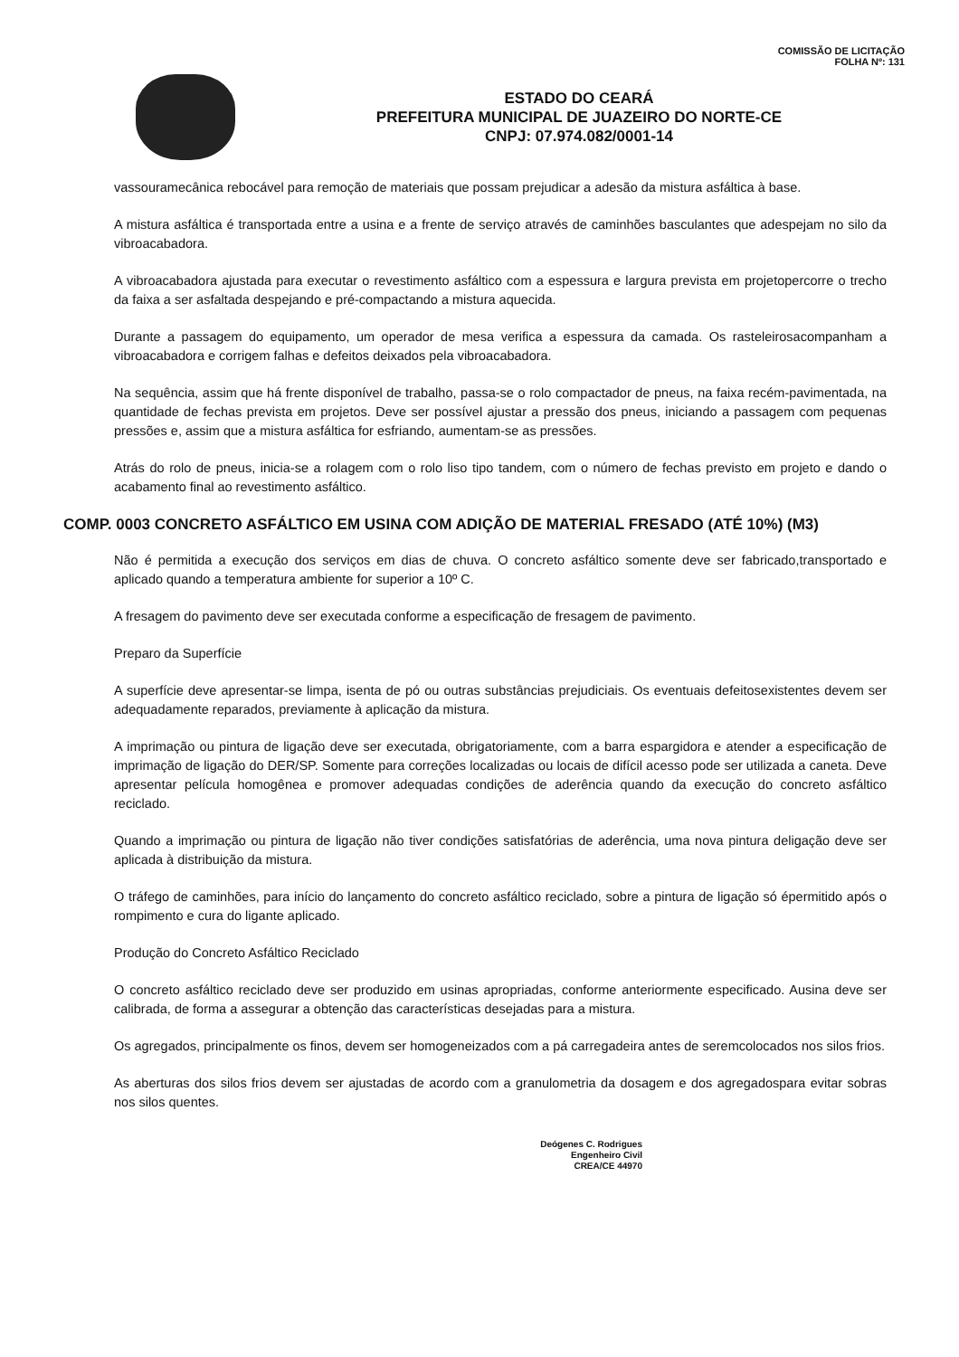COMISSÃO DE LICITAÇÃO
FOLHA Nº: 131
ESTADO DO CEARÁ
PREFEITURA MUNICIPAL DE JUAZEIRO DO NORTE-CE
CNPJ: 07.974.082/0001-14
vassouramecânica rebocável para remoção de materiais que possam prejudicar a adesão da mistura asfáltica à base.
A mistura asfáltica é transportada entre a usina e a frente de serviço através de caminhões basculantes que adespejam no silo da vibroacabadora.
A vibroacabadora ajustada para executar o revestimento asfáltico com a espessura e largura prevista em projetopercorre o trecho da faixa a ser asfaltada despejando e pré-compactando a mistura aquecida.
Durante a passagem do equipamento, um operador de mesa verifica a espessura da camada. Os rasteleirosacompanham a vibroacabadora e corrigem falhas e defeitos deixados pela vibroacabadora.
Na sequência, assim que há frente disponível de trabalho, passa-se o rolo compactador de pneus, na faixa recém-pavimentada, na quantidade de fechas prevista em projetos. Deve ser possível ajustar a pressão dos pneus, iniciando a passagem com pequenas pressões e, assim que a mistura asfáltica for esfriando, aumentam-se as pressões.
Atrás do rolo de pneus, inicia-se a rolagem com o rolo liso tipo tandem, com o número de fechas previsto em projeto e dando o acabamento final ao revestimento asfáltico.
COMP. 0003 CONCRETO ASFÁLTICO EM USINA COM ADIÇÃO DE MATERIAL FRESADO (ATÉ 10%) (M3)
Não é permitida a execução dos serviços em dias de chuva. O concreto asfáltico somente deve ser fabricado,transportado e aplicado quando a temperatura ambiente for superior a 10º C.
A fresagem do pavimento deve ser executada conforme a especificação de fresagem de pavimento.
Preparo da Superfície
A superfície deve apresentar-se limpa, isenta de pó ou outras substâncias prejudiciais. Os eventuais defeitosexistentes devem ser adequadamente reparados, previamente à aplicação da mistura.
A imprimação ou pintura de ligação deve ser executada, obrigatoriamente, com a barra espargidora e atender a especificação de imprimação de ligação do DER/SP. Somente para correções localizadas ou locais de difícil acesso pode ser utilizada a caneta. Deve apresentar película homogênea e promover adequadas condições de aderência quando da execução do concreto asfáltico reciclado.
Quando a imprimação ou pintura de ligação não tiver condições satisfatórias de aderência, uma nova pintura deligação deve ser aplicada à distribuição da mistura.
O tráfego de caminhões, para início do lançamento do concreto asfáltico reciclado, sobre a pintura de ligação só épermitido após o rompimento e cura do ligante aplicado.
Produção do Concreto Asfáltico Reciclado
O concreto asfáltico reciclado deve ser produzido em usinas apropriadas, conforme anteriormente especificado. Ausina deve ser calibrada, de forma a assegurar a obtenção das características desejadas para a mistura.
Os agregados, principalmente os finos, devem ser homogeneizados com a pá carregadeira antes de seremcolocados nos silos frios.
As aberturas dos silos frios devem ser ajustadas de acordo com a granulometria da dosagem e dos agregadospara evitar sobras nos silos quentes.
Deógenes C. Rodrigues
Engenheiro Civil
CREA/CE 44970